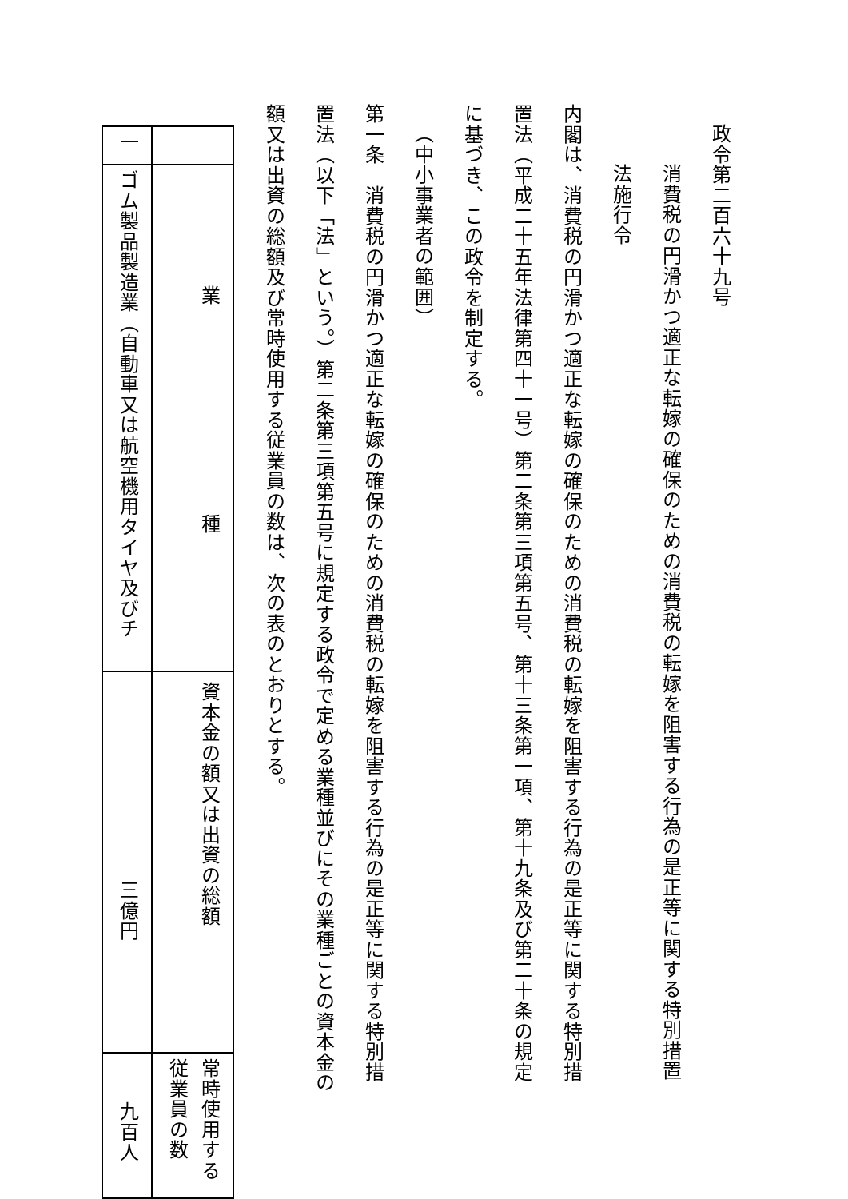政令第二百六十九号
消費税の円滑かつ適正な転嫁の確保のための消費税の転嫁を阻害する行為の是正等に関する特別措置法施行令
内閣は、消費税の円滑かつ適正な転嫁の確保のための消費税の転嫁を阻害する行為の是正等に関する特別措置法（平成二十五年法律第四十一号）第二条第三項第五号、第十三条第一項、第十九条及び第二十条の規定に基づき、この政令を制定する。
（中小事業者の範囲）
第一条　消費税の円滑かつ適正な転嫁の確保のための消費税の転嫁を阻害する行為の是正等に関する特別措置法（以下「法」という。）第二条第三項第五号に規定する政令で定める業種並びにその業種ごとの資本金の額又は出資の総額及び常時使用する従業員の数は、次の表のとおりとする。
| | 業 種 | 資本金の額又は出資の総額 | 常時使用する従業員の数 |
| 一 | ゴム製品製造業（自動車又は航空機用タイヤ及びチ | 三億円 | 九百人 |